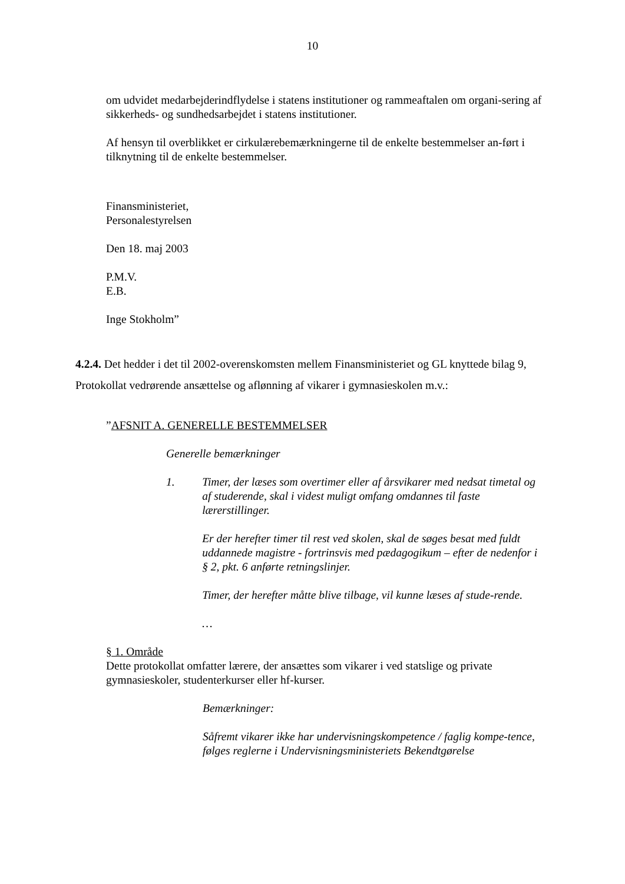10
om udvidet medarbejderindflydelse i statens institutioner og rammeaftalen om organi-sering af sikkerheds- og sundhedsarbejdet i statens institutioner.
Af hensyn til overblikket er cirkulærebemærkningerne til de enkelte bestemmelser an-ført i tilknytning til de enkelte bestemmelser.
Finansministeriet,
Personalestyrelsen
Den 18. maj 2003
P.M.V.
E.B.
Inge Stokholm”
4.2.4. Det hedder i det til 2002-overenskomsten mellem Finansministeriet og GL knyttede bilag 9, Protokollat vedrørende ansættelse og aflønning af vikarer i gymnasieskolen m.v.:
”AFSNIT A. GENERELLE BESTEMMELSER
Generelle bemærkninger
1. Timer, der læses som overtimer eller af årsvikarer med nedsat timetal og af studerende, skal i videst muligt omfang omdannes til faste lærerstillinger.
Er der herefter timer til rest ved skolen, skal de søges besat med fuldt uddannede magistre - fortrinsvis med pædagogikum – efter de nedenfor i § 2, pkt. 6 anførte retningslinjer.
Timer, der herefter måtte blive tilbage, vil kunne læses af stude-rende.
…
§ 1. Område
Dette protokollat omfatter lærere, der ansættes som vikarer i ved statslige og private gymnasieskoler, studenterkurser eller hf-kurser.
Bemærkninger:
Såfremt vikarer ikke har undervisningskompetence / faglig kompe-tence, følges reglerne i Undervisningsministeriets Bekendtgørelse